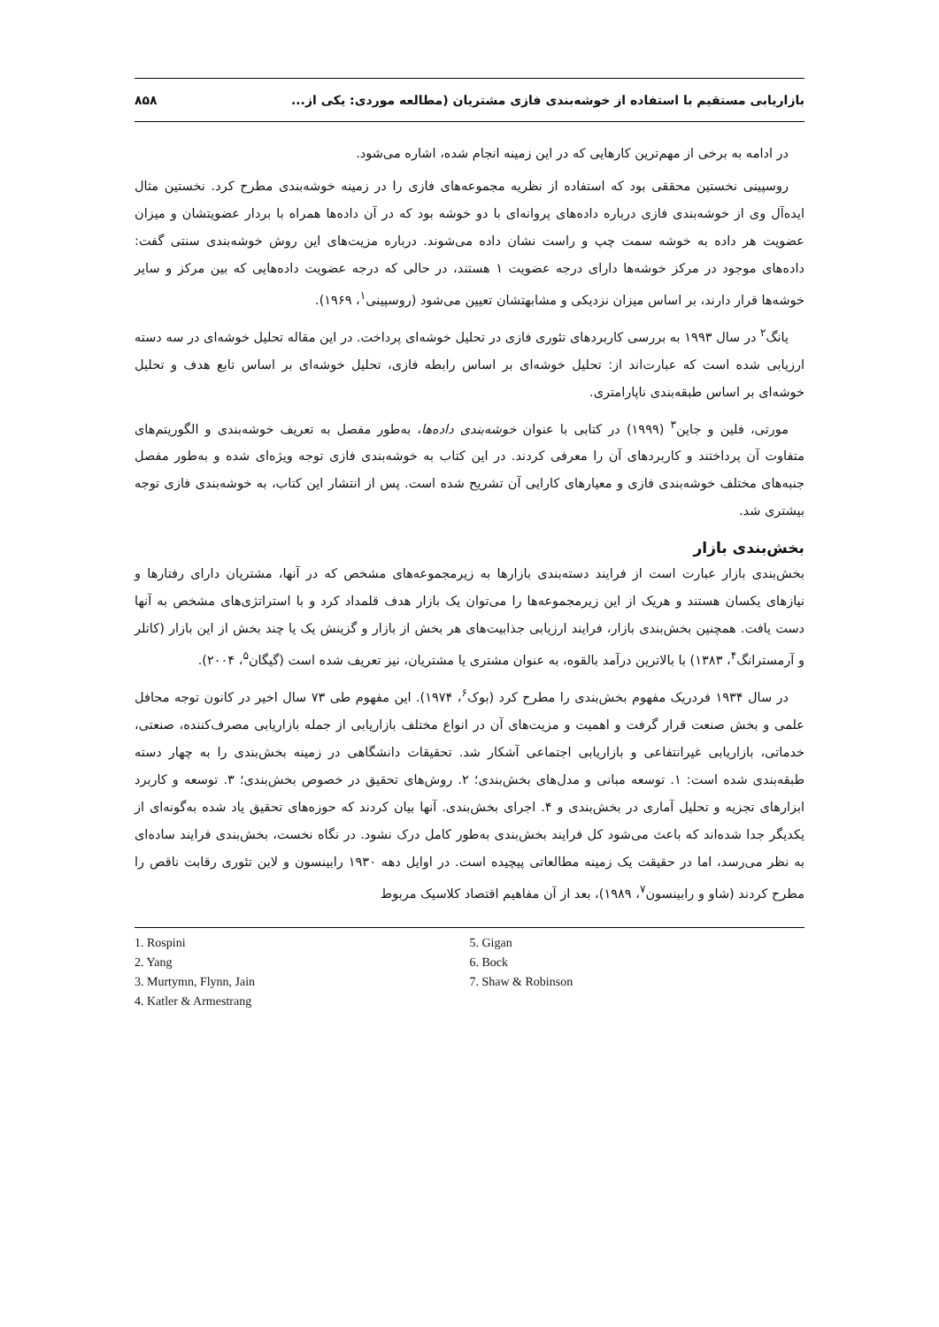بازاریابی مستقیم با استفاده از خوشه‌بندی فازی مشتریان (مطالعه موردی: یکی از... ۸۵۸
در ادامه به برخی از مهم‌ترین کارهایی که در این زمینه انجام شده، اشاره می‌شود.
روسپینی نخستین محققی بود که استفاده از نظریه مجموعه‌های فازی را در زمینه خوشه‌بندی مطرح کرد. نخستین مثال ایده‌آل وی از خوشه‌بندی فازی درباره داده‌های پروانه‌ای با دو خوشه بود که در آن داده‌ها همراه با بردار عضویتشان و میزان عضویت هر داده به خوشه سمت چپ و راست نشان داده می‌شوند. درباره مزیت‌های این روش خوشه‌بندی سنتی گفت: داده‌های موجود در مرکز خوشه‌ها دارای درجه عضویت ۱ هستند، در حالی که درجه عضویت داده‌هایی که بین مرکز و سایر خوشه‌ها قرار دارند، بر اساس میزان نزدیکی و مشابهتشان تعیین می‌شود (روسپینی<sup>۱</sup>، ۱۹۶۹).
یانگ<sup>۲</sup> در سال ۱۹۹۳ به بررسی کاربردهای تئوری فازی در تحلیل خوشه‌ای پرداخت. در این مقاله تحلیل خوشه‌ای در سه دسته ارزیابی شده است که عبارت‌اند از: تحلیل خوشه‌ای بر اساس رابطه فازی، تحلیل خوشه‌ای بر اساس تابع هدف و تحلیل خوشه‌ای بر اساس طبقه‌بندی ناپارامتری.
مورتی، فلین و جاین<sup>۳</sup> (۱۹۹۹) در کتابی با عنوان خوشه‌بندی داده‌ها، به‌طور مفصل به تعریف خوشه‌بندی و الگوریتم‌های متفاوت آن پرداختند و کاربردهای آن را معرفی کردند. در این کتاب به خوشه‌بندی فازی توجه ویژه‌ای شده و به‌طور مفصل جنبه‌های مختلف خوشه‌بندی فازی و معیارهای کارایی آن تشریح شده است. پس از انتشار این کتاب، به خوشه‌بندی فازی توجه بیشتری شد.
بخش‌بندی بازار
بخش‌بندی بازار عبارت است از فرایند دسته‌بندی بازارها به زیرمجموعه‌های مشخص که در آنها، مشتریان دارای رفتارها و نیازهای یکسان هستند و هریک از این زیرمجموعه‌ها را می‌توان یک بازار هدف قلمداد کرد و با استراتژی‌های مشخص به آنها دست یافت. همچنین بخش‌بندی بازار، فرایند ارزیابی جذابیت‌های هر بخش از بازار و گزینش یک یا چند بخش از این بازار (کاتلر و آرمسترانگ<sup>۴</sup>، ۱۳۸۳) با بالاترین درآمد بالقوه، به عنوان مشتری یا مشتریان، نیز تعریف شده است (گیگان<sup>۵</sup>، ۲۰۰۴).
در سال ۱۹۳۴ فردریک مفهوم بخش‌بندی را مطرح کرد (بوک<sup>۶</sup>، ۱۹۷۴). این مفهوم طی ۷۳ سال اخیر در کانون توجه محافل علمی و بخش صنعت قرار گرفت و اهمیت و مزیت‌های آن در انواع مختلف بازاریابی از جمله بازاریابی مصرف‌کننده، صنعتی، خدماتی، بازاریابی غیرانتفاعی و بازاریابی اجتماعی آشکار شد. تحقیقات دانشگاهی در زمینه بخش‌بندی را به چهار دسته طبقه‌بندی شده است: ۱. توسعه مبانی و مدل‌های بخش‌بندی؛ ۲. روش‌های تحقیق در خصوص بخش‌بندی؛ ۳. توسعه و کاربرد ابزارهای تجزیه و تحلیل آماری در بخش‌بندی و ۴. اجرای بخش‌بندی. آنها بیان کردند که حوزه‌های تحقیق یاد شده به‌گونه‌ای از یکدیگر جدا شده‌اند که باعث می‌شود کل فرایند بخش‌بندی به‌طور کامل درک نشود. در نگاه نخست، بخش‌بندی فرایند ساده‌ای به نظر می‌رسد، اما در حقیقت یک زمینه مطالعاتی پیچیده است. در اوایل دهه ۱۹۳۰ رابینسون و لاین تئوری رقابت ناقص را مطرح کردند (شاو و رابینسون<sup>۷</sup>، ۱۹۸۹)، بعد از آن مفاهیم اقتصاد کلاسیک مربوط
1. Rospini
2. Yang
3. Murtymn, Flynn, Jain
4. Katler & Armestrang
5. Gigan
6. Bock
7. Shaw & Robinson